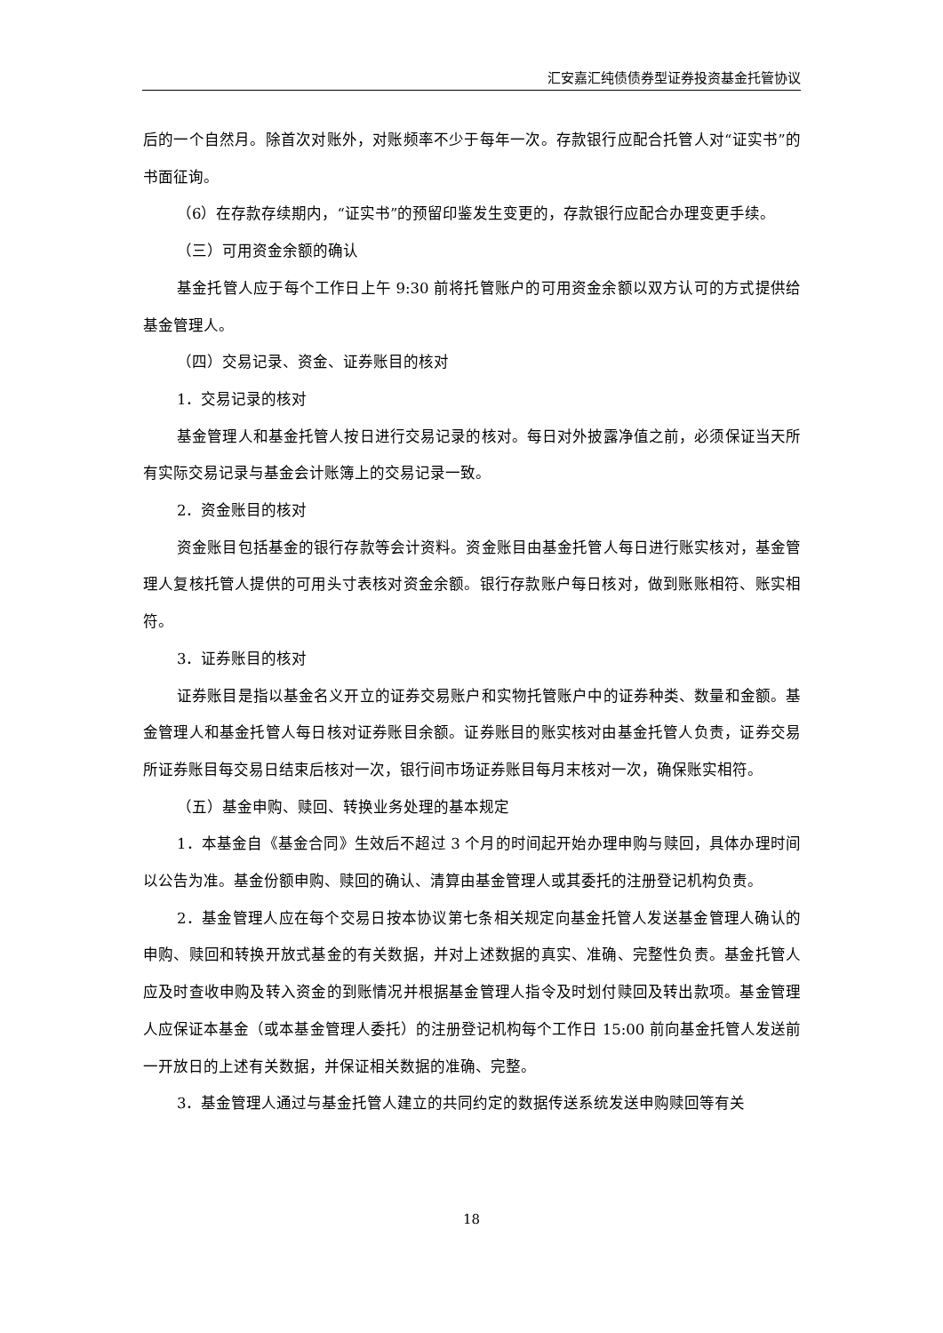汇安嘉汇纯债债券型证券投资基金托管协议
后的一个自然月。除首次对账外，对账频率不少于每年一次。存款银行应配合托管人对“证实书”的书面征询。
（6）在存款存续期内，“证实书”的预留印鉴发生变更的，存款银行应配合办理变更手续。
（三）可用资金余额的确认
基金托管人应于每个工作日上午 9:30 前将托管账户的可用资金余额以双方认可的方式提供给基金管理人。
（四）交易记录、资金、证券账目的核对
1．交易记录的核对
基金管理人和基金托管人按日进行交易记录的核对。每日对外披露净值之前，必须保证当天所有实际交易记录与基金会计账簿上的交易记录一致。
2．资金账目的核对
资金账目包括基金的银行存款等会计资料。资金账目由基金托管人每日进行账实核对，基金管理人复核托管人提供的可用头寸表核对资金余额。银行存款账户每日核对，做到账账相符、账实相符。
3．证券账目的核对
证券账目是指以基金名义开立的证券交易账户和实物托管账户中的证券种类、数量和金额。基金管理人和基金托管人每日核对证券账目余额。证券账目的账实核对由基金托管人负责，证券交易所证券账目每交易日结束后核对一次，银行间市场证券账目每月末核对一次，确保账实相符。
（五）基金申购、赎回、转换业务处理的基本规定
1．本基金自《基金合同》生效后不超过 3 个月的时间起开始办理申购与赎回，具体办理时间以公告为准。基金份额申购、赎回的确认、清算由基金管理人或其委托的注册登记机构负责。
2．基金管理人应在每个交易日按本协议第七条相关规定向基金托管人发送基金管理人确认的申购、赎回和转换开放式基金的有关数据，并对上述数据的真实、准确、完整性负责。基金托管人应及时查收申购及转入资金的到账情况并根据基金管理人指令及时划付赎回及转出款项。基金管理人应保证本基金（或本基金管理人委托）的注册登记机构每个工作日 15:00 前向基金托管人发送前一开放日的上述有关数据，并保证相关数据的准确、完整。
3．基金管理人通过与基金托管人建立的共同约定的数据传送系统发送申购赎回等有关
18